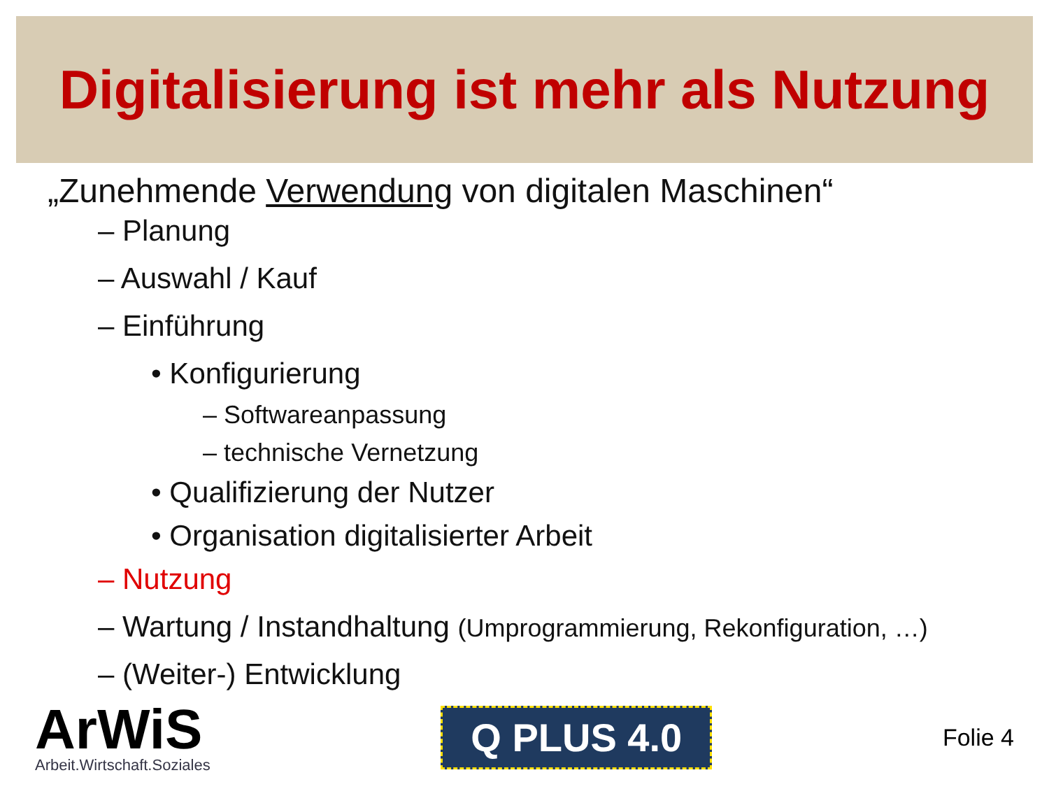Digitalisierung ist mehr als Nutzung
„Zunehmende Verwendung von digitalen Maschinen“
– Planung
– Auswahl / Kauf
– Einführung
• Konfigurierung
– Softwareanpassung
– technische Vernetzung
• Qualifizierung der Nutzer
• Organisation digitalisierter Arbeit
– Nutzung
– Wartung / Instandhaltung (Umprogrammierung, Rekonfiguration, …)
– (Weiter-) Entwicklung
ArWiS
Arbeit.Wirtschaft.Soziales
Q PLUS 4.0
Folie 4